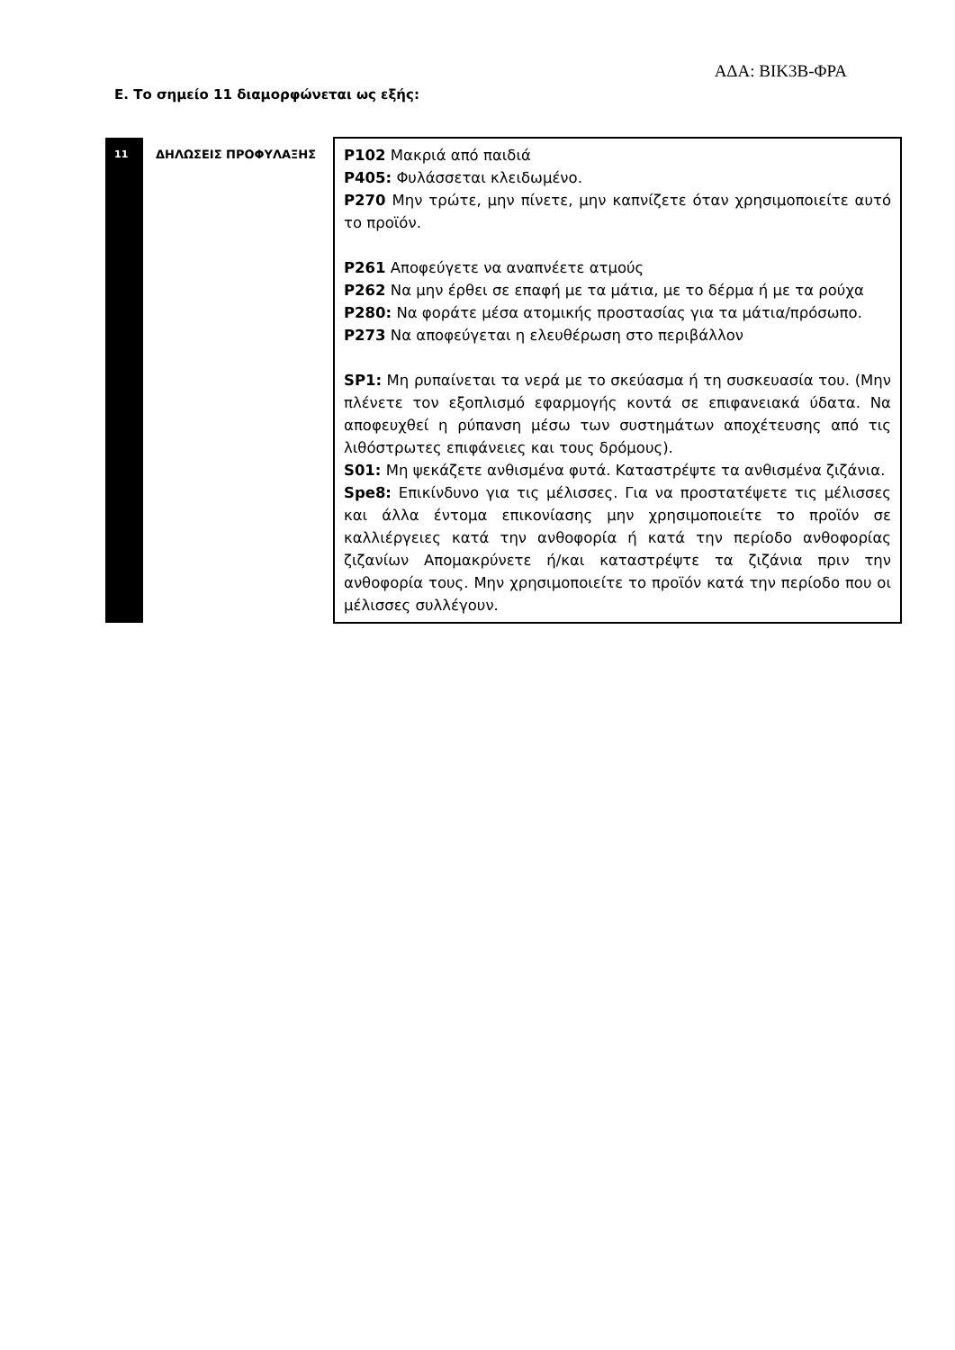ΑΔΑ: ΒΙΚ3Β-ΦΡΑ
Ε. Το σημείο 11 διαμορφώνεται ως εξής:
| 11 | ΔΗΛΩΣΕΙΣ ΠΡΟΦΥΛΑΞΗΣ | P102 Μακριά από παιδιά P405: Φυλάσσεται κλειδωμένο. P270 Μην τρώτε, μην πίνετε, μην καπνίζετε όταν χρησιμοποιείτε αυτό το προϊόν. P261 Αποφεύγετε να αναπνέετε ατμούς P262 Να μην έρθει σε επαφή με τα μάτια, με το δέρμα ή με τα ρούχα P280: Να φοράτε μέσα ατομικής προστασίας για τα μάτια/πρόσωπο. P273 Να αποφεύγεται η ελευθέρωση στο περιβάλλον SP1: Μη ρυπαίνεται τα νερά με το σκεύασμα ή τη συσκευασία του. (Μην πλένετε τον εξοπλισμό εφαρμογής κοντά σε επιφανειακά ύδατα. Να αποφευχθεί η ρύπανση μέσω των συστημάτων αποχέτευσης από τις λιθόστρωτες επιφάνειες και τους δρόμους). S01: Μη ψεκάζετε ανθισμένα φυτά. Καταστρέψτε τα ανθισμένα ζιζάνια. Spe8: Επικίνδυνο για τις μέλισσες. Για να προστατέψετε τις μέλισσες και άλλα έντομα επικονίασης μην χρησιμοποιείτε το προϊόν σε καλλιέργειες κατά την ανθοφορία ή κατά την περίοδο ανθοφορίας ζιζανίων Απομακρύνετε ή/και καταστρέψτε τα ζιζάνια πριν την ανθοφορία τους. Μην χρησιμοποιείτε το προϊόν κατά την περίοδο που οι μέλισσες συλλέγουν. |